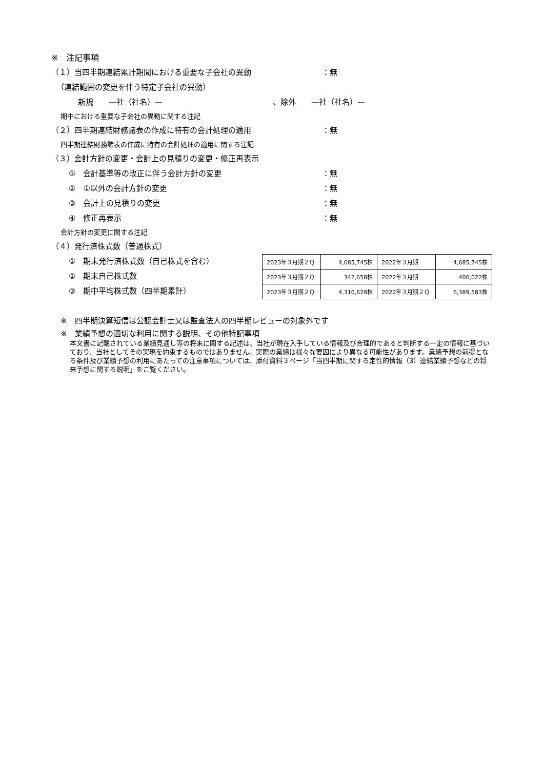※　注記事項
（１）当四半期連結累計期間における重要な子会社の異動 ：無
（連結範囲の変更を伴う特定子会社の異動）
新規　　—社（社名）— 、除外　　—社（社名）—
期中における重要な子会社の異動に関する注記
（２）四半期連結財務諸表の作成に特有の会計処理の適用 ：無
四半期連結財務諸表の作成に特有の会計処理の適用に関する注記
（３）会計方針の変更・会計上の見積りの変更・修正再表示
①　会計基準等の改正に伴う会計方針の変更 ：無
②　①以外の会計方針の変更 ：無
③　会計上の見積りの変更 ：無
④　修正再表示 ：無
会計方針の変更に関する注記
（４）発行済株式数（普通株式）
①　期末発行済株式数（自己株式を含む）
②　期末自己株式数
③　期中平均株式数（四半期累計）
| 2023年３月期２Ｑ | 4,685,745株 | 2022年３月期 | 4,685,745株 |
| 2023年３月期２Ｑ | 342,658株 | 2022年３月期 | 400,022株 |
| 2023年３月期２Ｑ | 4,310,628株 | 2022年３月期２Ｑ | 6,389,583株 |
※　四半期決算短信は公認会計士又は監査法人の四半期レビューの対象外です
※　業績予想の適切な利用に関する説明、その他特記事項
本文書に記載されている業績見通し等の将来に関する記述は、当社が現在入手している情報及び合理的であると判断する一定の情報に基づいており、当社としてその実現を約束するものではありません。実際の業績は様々な要因により異なる可能性があります。業績予想の前提となる条件及び業績予想の利用にあたっての注意事項については、添付資料３ページ「当四半期に関する定性的情報（3）連結業績予想などの将来予想に関する説明」をご覧ください。